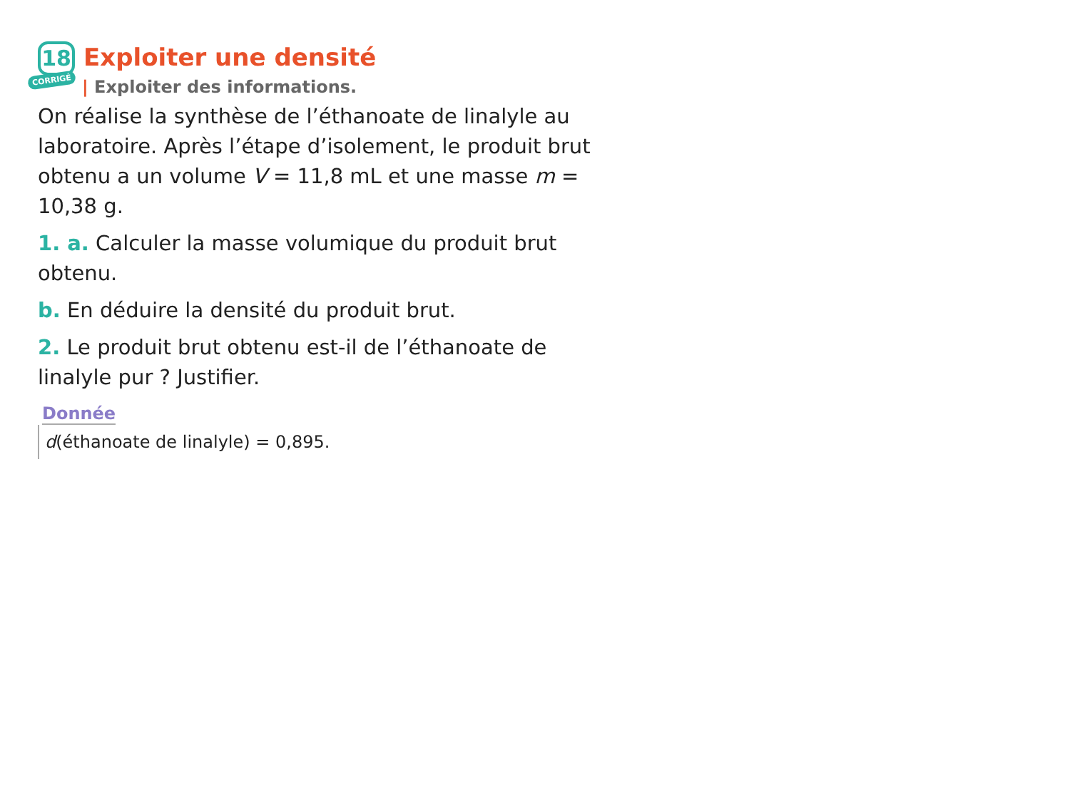18
CORRIGÉ
Exploiter une densité
| Exploiter des informations.
On réalise la synthèse de l’éthanoate de linalyle au laboratoire. Après l’étape d’isolement, le produit brut obtenu a un volume V = 11,8 mL et une masse m = 10,38 g.
1. a. Calculer la masse volumique du produit brut obtenu.
b. En déduire la densité du produit brut.
2. Le produit brut obtenu est-il de l’éthanoate de linalyle pur ? Justifier.
Donnée
d(éthanoate de linalyle) = 0,895.